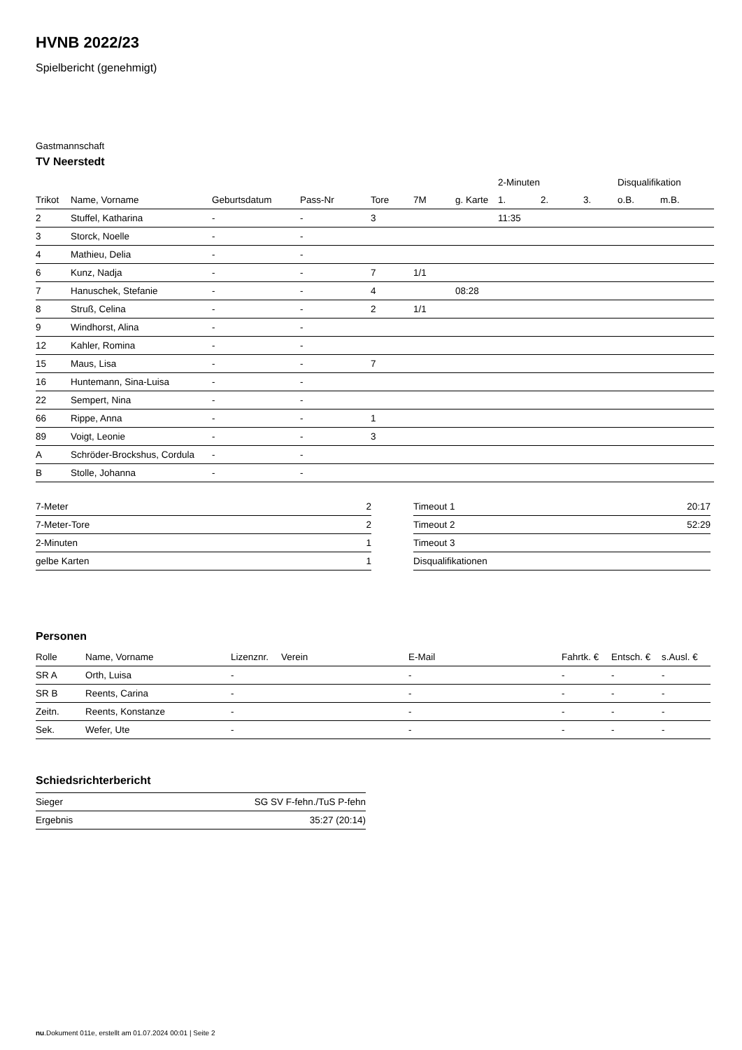HVNB 2022/23
Spielbericht (genehmigt)
Gastmannschaft
TV Neerstedt
| | | | | | | | 2-Minuten | | | Disqualifikation | |
| --- | --- | --- | --- | --- | --- | --- | --- | --- | --- | --- | --- |
| Trikot | Name, Vorname | Geburtsdatum | Pass-Nr | Tore | 7M | g. Karte | 1. | 2. | 3. | o.B. | m.B. |
| 2 | Stuffel, Katharina | - | - | 3 | | | 11:35 | | | | |
| 3 | Storck, Noelle | - | - | | | | | | | | |
| 4 | Mathieu, Delia | - | - | | | | | | | | |
| 6 | Kunz, Nadja | - | - | 7 | 1/1 | | | | | | |
| 7 | Hanuschek, Stefanie | - | - | 4 | | 08:28 | | | | | |
| 8 | Struß, Celina | - | - | 2 | 1/1 | | | | | | |
| 9 | Windhorst, Alina | - | - | | | | | | | | |
| 12 | Kahler, Romina | - | - | | | | | | | | |
| 15 | Maus, Lisa | - | - | 7 | | | | | | | |
| 16 | Huntemann, Sina-Luisa | - | - | | | | | | | | |
| 22 | Sempert, Nina | - | - | | | | | | | | |
| 66 | Rippe, Anna | - | - | 1 | | | | | | | |
| 89 | Voigt, Leonie | - | - | 3 | | | | | | | |
| A | Schröder-Brockshus, Cordula | - | - | | | | | | | | |
| B | Stolle, Johanna | - | - | | | | | | | | |
| 7-Meter | 2 |
| 7-Meter-Tore | 2 |
| 2-Minuten | 1 |
| gelbe Karten | 1 |
| Timeout 1 | 20:17 |
| Timeout 2 | 52:29 |
| Timeout 3 | |
| Disqualifikationen | |
Personen
| Rolle | Name, Vorname | Lizenznr. | Verein | E-Mail | Fahrtk. € | Entsch. € | s.Ausl. € |
| --- | --- | --- | --- | --- | --- | --- | --- |
| SR A | Orth, Luisa | - | | - | - | - | - |
| SR B | Reents, Carina | - | | - | - | - | - |
| Zeitn. | Reents, Konstanze | - | | - | - | - | - |
| Sek. | Wefer, Ute | - | | - | - | - | - |
Schiedsrichterbericht
| Sieger | SG SV F-fehn./TuS P-fehn |
| Ergebnis | 35:27 (20:14) |
nu.Dokument 011e, erstellt am 01.07.2024 00:01 | Seite 2